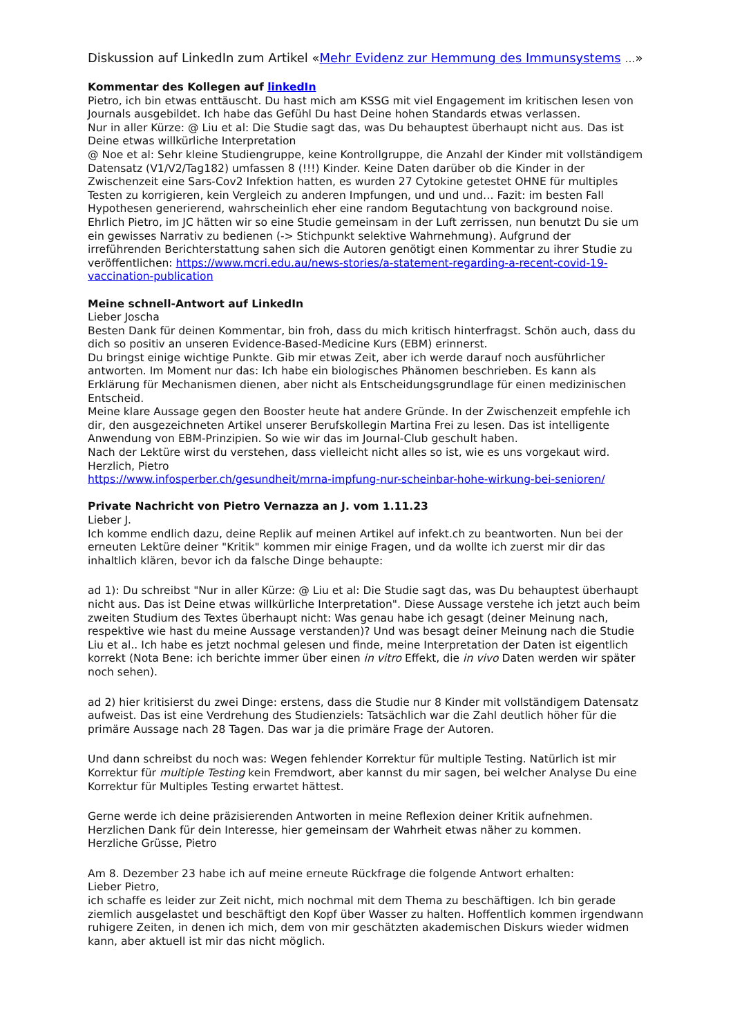Diskussion auf LinkedIn zum Artikel «Mehr Evidenz zur Hemmung des Immunsystems …»
Kommentar des Kollegen auf linkedIn
Pietro, ich bin etwas enttäuscht. Du hast mich am KSSG mit viel Engagement im kritischen lesen von Journals ausgebildet. Ich habe das Gefühl Du hast Deine hohen Standards etwas verlassen.
Nur in aller Kürze: @ Liu et al: Die Studie sagt das, was Du behauptest überhaupt nicht aus. Das ist Deine etwas willkürliche Interpretation
@ Noe et al: Sehr kleine Studiengruppe, keine Kontrollgruppe, die Anzahl der Kinder mit vollständigem Datensatz (V1/V2/Tag182) umfassen 8 (!!!) Kinder. Keine Daten darüber ob die Kinder in der Zwischenzeit eine Sars-Cov2 Infektion hatten, es wurden 27 Cytokine getestet OHNE für multiples Testen zu korrigieren, kein Vergleich zu anderen Impfungen, und und und… Fazit: im besten Fall Hypothesen generierend, wahrscheinlich eher eine random Begutachtung von background noise.
Ehrlich Pietro, im JC hätten wir so eine Studie gemeinsam in der Luft zerrissen, nun benutzt Du sie um ein gewisses Narrativ zu bedienen (-> Stichpunkt selektive Wahrnehmung). Aufgrund der irreführenden Berichterstattung sahen sich die Autoren genötigt einen Kommentar zu ihrer Studie zu veröffentlichen: https://www.mcri.edu.au/news-stories/a-statement-regarding-a-recent-covid-19-vaccination-publication
Meine schnell-Antwort auf LinkedIn
Lieber Joscha
Besten Dank für deinen Kommentar, bin froh, dass du mich kritisch hinterfragst. Schön auch, dass du dich so positiv an unseren Evidence-Based-Medicine Kurs (EBM) erinnerst.
Du bringst einige wichtige Punkte. Gib mir etwas Zeit, aber ich werde darauf noch ausführlicher antworten. Im Moment nur das: Ich habe ein biologisches Phänomen beschrieben. Es kann als Erklärung für Mechanismen dienen, aber nicht als Entscheidungsgrundlage für einen medizinischen Entscheid.
Meine klare Aussage gegen den Booster heute hat andere Gründe. In der Zwischenzeit empfehle ich dir, den ausgezeichneten Artikel unserer Berufskollegin Martina Frei zu lesen. Das ist intelligente Anwendung von EBM-Prinzipien. So wie wir das im Journal-Club geschult haben.
Nach der Lektüre wirst du verstehen, dass vielleicht nicht alles so ist, wie es uns vorgekaut wird.
Herzlich, Pietro
https://www.infosperber.ch/gesundheit/mrna-impfung-nur-scheinbar-hohe-wirkung-bei-senioren/
Private Nachricht von Pietro Vernazza an J. vom 1.11.23
Lieber J.
Ich komme endlich dazu, deine Replik auf meinen Artikel auf infekt.ch zu beantworten. Nun bei der erneuten Lektüre deiner "Kritik" kommen mir einige Fragen, und da wollte ich zuerst mir dir das inhaltlich klären, bevor ich da falsche Dinge behaupte:
ad 1): Du schreibst "Nur in aller Kürze: @ Liu et al: Die Studie sagt das, was Du behauptest überhaupt nicht aus. Das ist Deine etwas willkürliche Interpretation". Diese Aussage verstehe ich jetzt auch beim zweiten Studium des Textes überhaupt nicht: Was genau habe ich gesagt (deiner Meinung nach, respektive wie hast du meine Aussage verstanden)? Und was besagt deiner Meinung nach die Studie Liu et al.. Ich habe es jetzt nochmal gelesen und finde, meine Interpretation der Daten ist eigentlich korrekt (Nota Bene: ich berichte immer über einen in vitro Effekt, die in vivo Daten werden wir später noch sehen).
ad 2) hier kritisierst du zwei Dinge: erstens, dass die Studie nur 8 Kinder mit vollständigem Datensatz aufweist. Das ist eine Verdrehung des Studienziels: Tatsächlich war die Zahl deutlich höher für die primäre Aussage nach 28 Tagen. Das war ja die primäre Frage der Autoren.
Und dann schreibst du noch was: Wegen fehlender Korrektur für multiple Testing. Natürlich ist mir Korrektur für multiple Testing kein Fremdwort, aber kannst du mir sagen, bei welcher Analyse Du eine Korrektur für Multiples Testing erwartet hättest.
Gerne werde ich deine präzisierenden Antworten in meine Reflexion deiner Kritik aufnehmen.
Herzlichen Dank für dein Interesse, hier gemeinsam der Wahrheit etwas näher zu kommen.
Herzliche Grüsse, Pietro
Am 8. Dezember 23 habe ich auf meine erneute Rückfrage die folgende Antwort erhalten:
Lieber Pietro,
ich schaffe es leider zur Zeit nicht, mich nochmal mit dem Thema zu beschäftigen. Ich bin gerade ziemlich ausgelastet und beschäftigt den Kopf über Wasser zu halten. Hoffentlich kommen irgendwann ruhigere Zeiten, in denen ich mich, dem von mir geschätzten akademischen Diskurs wieder widmen kann, aber aktuell ist mir das nicht möglich.